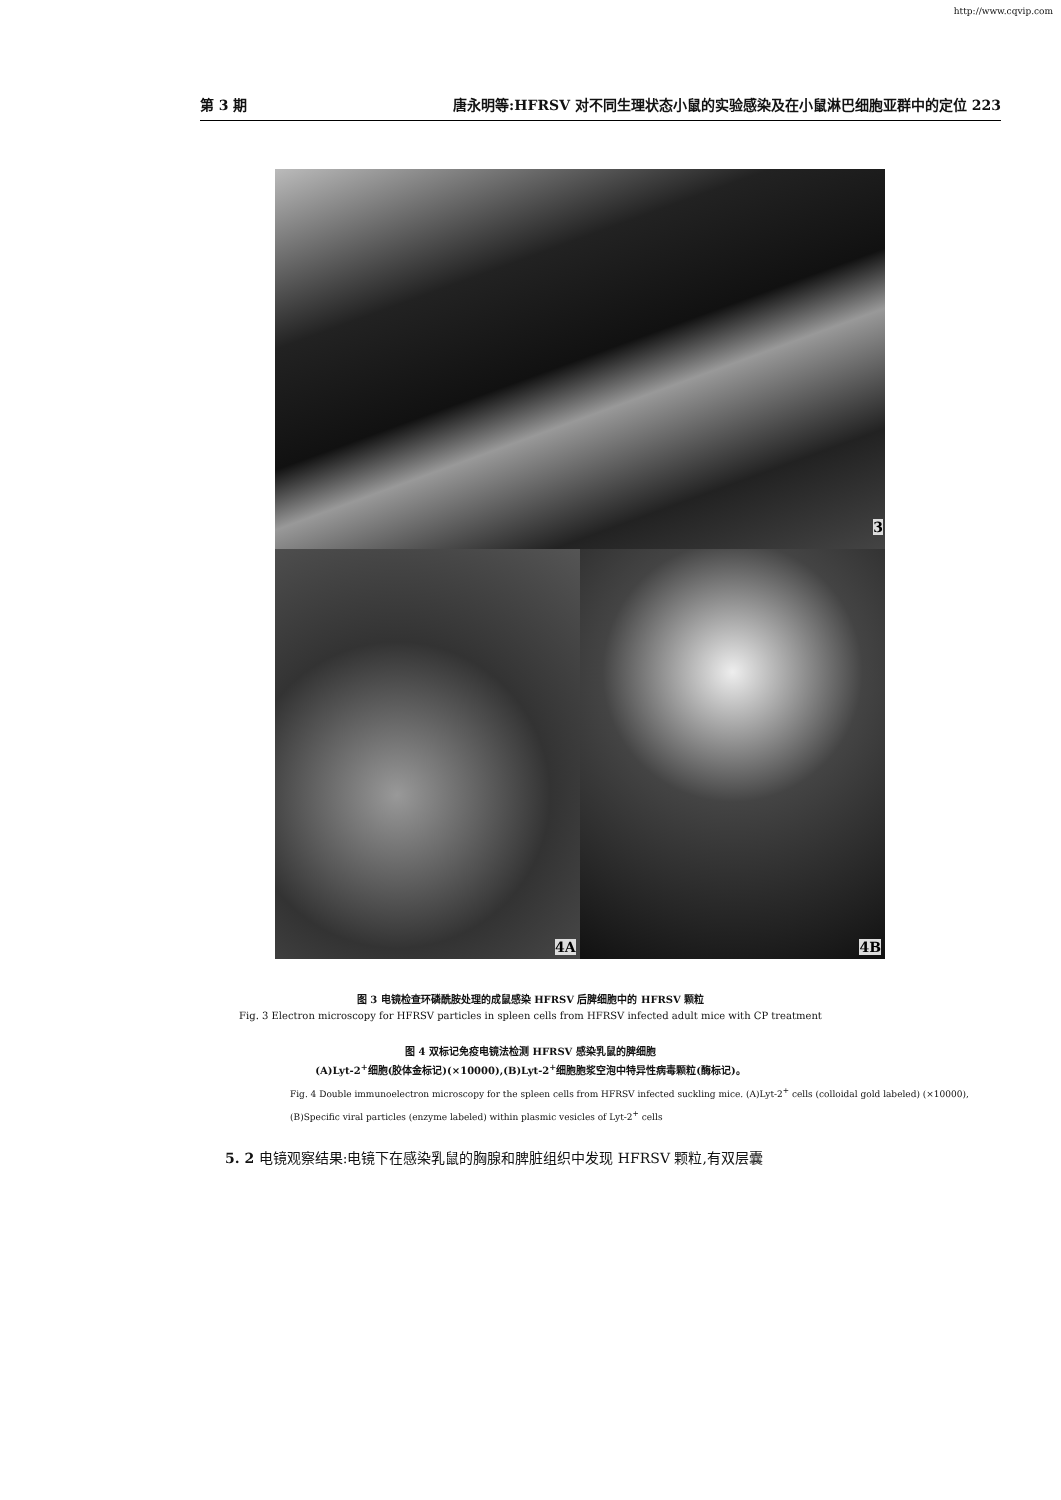http://www.cqvip.com
第 3 期 唐永明等:HFRSV 对不同生理状态小鼠的实验感染及在小鼠淋巴细胞亚群中的定位 223
3
4A 4B
图 3 电镜检查环磷酰胺处理的成鼠感染 HFRSV 后脾细胞中的 HFRSV 颗粒
Fig. 3 Electron microscopy for HFRSV particles in spleen cells from HFRSV infected adult mice with CP treatment
图 4 双标记免疫电镜法检测 HFRSV 感染乳鼠的脾细胞
(A)Lyt-2<sup>+</sup>细胞(胶体金标记)(×10000),(B)Lyt-2<sup>+</sup>细胞胞浆空泡中特异性病毒颗粒(酶标记)。
Fig. 4 Double immunoelectron microscopy for the spleen cells from HFRSV infected suckling mice. (A)Lyt-2<sup>+</sup> cells (colloidal gold labeled) (×10000), (B)Specific viral particles (enzyme labeled) within plasmic vesicles of Lyt-2<sup>+</sup> cells
5. 2 电镜观察结果:电镜下在感染乳鼠的胸腺和脾脏组织中发现 HFRSV 颗粒,有双层囊